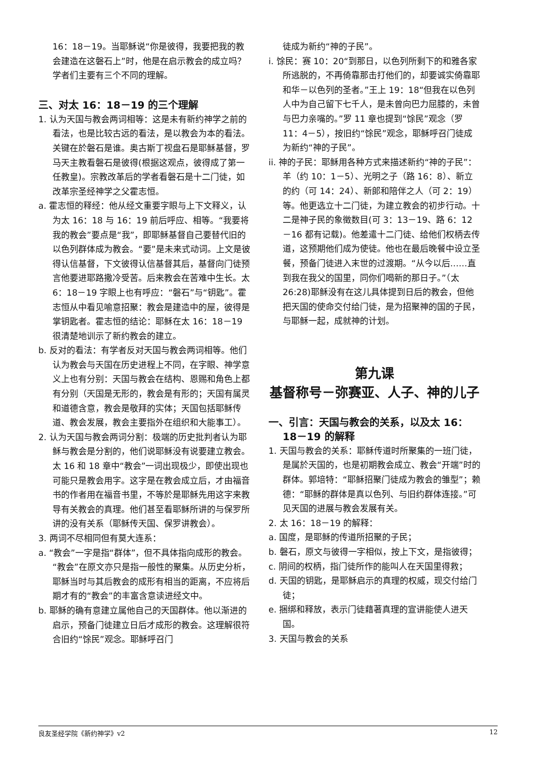16：18－19。当耶稣说“你是彼得，我要把我的教会建造在这磐石上”时，他是在启示教会的成立吗？学者们主要有三个不同的理解。
三、对太 16：18－19 的三个理解
1. 认为天国与教会两词相等：这是未有新约神学之前的看法，也是比较古远的看法，是以教会为本的看法。关键在於磐石是谁。奥古斯丁视盘石是耶稣基督，罗马天主教看磐石是彼得(根据这观点，彼得成了第一任教皇)。宗教改革后的学者看磐石是十二门徒，如改革宗圣经神学之父霍志恒。
a. 霍志恒的释经：他从经文重要字眼与上下文释义，认为太 16：18 与 16：19 前后呼应、相等。“我要将我的教会”要点是“我”，即耶稣基督自己要替代旧的以色列群体成为教会。“要”是未来式动词。上文是彼得认信基督，下文彼得认信基督其后，基督向门徒预言他要进耶路撒冷受苦。后来教会在苦难中生长。太 6：18－19 字眼上也有呼应：“磐石”与“钥匙”。霍志恒从中看见喻意招聚：教会是建造中的屋，彼得是掌钥匙者。霍志恒的结论：耶稣在太 16：18－19 很清楚地训示了新约教会的建立。
b. 反对的看法：有学者反对天国与教会两词相等。他们认为教会与天国在历史进程上不同，在字眼、神学意义上也有分别：天国与教会在结构、恩赐和角色上都有分别（天国是无形的，教会是有形的；天国有属灵和道德含意，教会是敬拜的实体；天国包括耶稣传道、教会发展，教会主要指外在组织和大能事工）。
2. 认为天国与教会两词分割：极端的历史批判者认为耶稣与教会是分割的，他们说耶稣没有说要建立教会。太 16 和 18 章中“教会”一词出现极少，即使出现也可能只是教会用字。这字是在教会成立后，才由福音书的作者用在福音书里，不等於是耶稣先用这字来教导有关教会的真理。他们甚至看耶稣所讲的与保罗所讲的没有关系（耶稣传天国、保罗讲教会）。
3. 两词不尽相同但有莫大连系：
a. “教会”一字是指“群体”，但不具体指向成形的教会。“教会”在原文亦只是指一般性的聚集。从历史分析，耶稣当时与其后教会的成形有相当的距离，不应将后期才有的“教会”的丰富含意读进经文中。
b. 耶稣的确有意建立属他自己的天国群体。他以渐进的启示，预备门徒建立日后才成形的教会。这理解很符合旧约“馀民”观念。耶稣呼召门
徒成为新约“神的子民”。
i. 馀民：赛 10：20“到那日，以色列所剩下的和雅各家所逃脱的，不再倚靠那击打他们的，却要诚实倚靠耶和华－以色列的圣者。”王上 19：18“但我在以色列人中为自己留下七千人，是未曾向巴力屈膝的，未曾与巴力亲嘴的。”罗 11 章也提到“馀民”观念（罗 11：4－5），按旧约“馀民”观念，耶稣呼召门徒成为新约“神的子民”。
ii. 神的子民：耶稣用各种方式来描述新约“神的子民”：羊（约 10：1－5）、光明之子（路 16：8）、新立的约（可 14：24）、新郎和陪伴之人（可 2：19）等。他更选立十二门徒，为建立教会的初步行动。十二是神子民的象徵数目(可 3：13－19、路 6：12－16 都有记载)。他差遣十二门徒、给他们权柄去传道，这预期他们成为使徒。他也在最后晚餐中设立圣餐，预备门徒进入末世的过渡期。“从今以后……直到我在我父的国里，同你们喝新的那日子。”（太 26:28)耶稣没有在这儿具体提到日后的教会，但他把天国的使命交付给门徒，是为招聚神的国的子民，与耶稣一起，成就神的计划。
第九课
基督称号－弥赛亚、人子、神的儿子
一、引言：天国与教会的关系，以及太 16：18－19 的解释
1. 天国与教会的关系：耶稣传道时所聚集的一班门徒，是属於天国的，也是初期教会成立、教会“开端”时的群体。郭培特：“耶稣招聚门徒成为教会的雏型”；赖德：“耶稣的群体是真以色列、与旧约群体连接。”可见天国的进展与教会发展有关。
2. 太 16：18－19 的解释：
a. 国度，是耶稣的传道所招聚的子民；
b. 磐石，原文与彼得一字相似，按上下文，是指彼得；
c. 阴间的权柄，指门徒所作的能叫人在天国里得救；
d. 天国的钥匙，是耶稣启示的真理的权威，现交付给门徒；
e. 捆绑和释放，表示门徒藉著真理的宣讲能使人进天国。
3. 天国与教会的关系
良友圣经学院《新约神学》v2 12